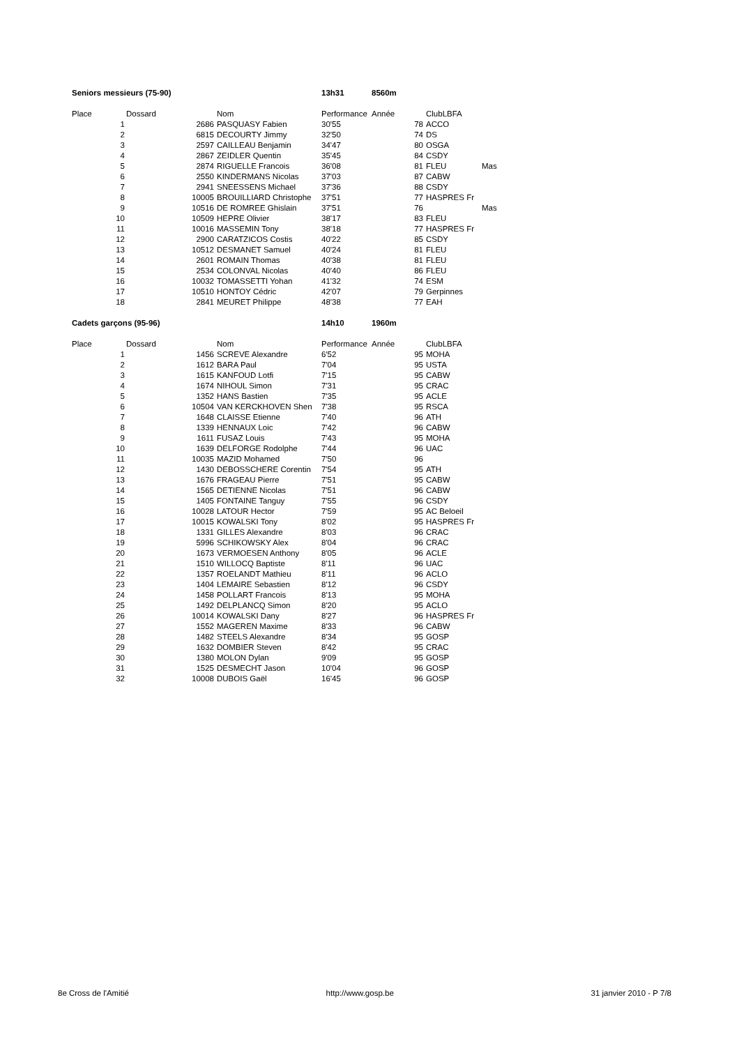| Seniors messieurs (75-90) | | | | | 13h31 | 8560m | | | |
| Place | Dossard | | | Nom | Performance | Année | | ClubLBFA | |
| | 1 | | 2686 | PASQUASY Fabien | 30'55 | | 78 | ACCO | |
| | 2 | | 6815 | DECOURTY Jimmy | 32'50 | | 74 | DS | |
| | 3 | | 2597 | CAILLEAU Benjamin | 34'47 | | 80 | OSGA | |
| | 4 | | 2867 | ZEIDLER Quentin | 35'45 | | 84 | CSDY | |
| | 5 | | 2874 | RIGUELLE Francois | 36'08 | | 81 | FLEU | Mas |
| | 6 | | 2550 | KINDERMANS Nicolas | 37'03 | | 87 | CABW | |
| | 7 | | 2941 | SNEESSENS Michael | 37'36 | | 88 | CSDY | |
| | 8 | | 10005 | BROUILLIARD Christophe | 37'51 | | 77 | HASPRES Fr | |
| | 9 | | 10516 | DE ROMREE Ghislain | 37'51 | | 76 | | Mas |
| | 10 | | 10509 | HEPRE Olivier | 38'17 | | 83 | FLEU | |
| | 11 | | 10016 | MASSEMIN Tony | 38'18 | | 77 | HASPRES Fr | |
| | 12 | | 2900 | CARATZICOS Costis | 40'22 | | 85 | CSDY | |
| | 13 | | 10512 | DESMANET Samuel | 40'24 | | 81 | FLEU | |
| | 14 | | 2601 | ROMAIN Thomas | 40'38 | | 81 | FLEU | |
| | 15 | | 2534 | COLONVAL Nicolas | 40'40 | | 86 | FLEU | |
| | 16 | | 10032 | TOMASSETTI Yohan | 41'32 | | 74 | ESM | |
| | 17 | | 10510 | HONTOY Cédric | 42'07 | | 79 | Gerpinnes | |
| | 18 | | 2841 | MEURET Philippe | 48'38 | | 77 | EAH | |
| Cadets garçons (95-96) | | | | | 14h10 | 1960m | | | |
| Place | Dossard | | | Nom | Performance | Année | | ClubLBFA | |
| | 1 | | 1456 | SCREVE Alexandre | 6'52 | | 95 | MOHA | |
| | 2 | | 1612 | BARA Paul | 7'04 | | 95 | USTA | |
| | 3 | | 1615 | KANFOUD Lotfi | 7'15 | | 95 | CABW | |
| | 4 | | 1674 | NIHOUL Simon | 7'31 | | 95 | CRAC | |
| | 5 | | 1352 | HANS Bastien | 7'35 | | 95 | ACLE | |
| | 6 | | 10504 | VAN KERCKHOVEN Shen | 7'38 | | 95 | RSCA | |
| | 7 | | 1648 | CLAISSE Etienne | 7'40 | | 96 | ATH | |
| | 8 | | 1339 | HENNAUX Loic | 7'42 | | 96 | CABW | |
| | 9 | | 1611 | FUSAZ Louis | 7'43 | | 95 | MOHA | |
| | 10 | | 1639 | DELFORGE Rodolphe | 7'44 | | 96 | UAC | |
| | 11 | | 10035 | MAZID Mohamed | 7'50 | | 96 | | |
| | 12 | | 1430 | DEBOSSCHERE Corentin | 7'54 | | 95 | ATH | |
| | 13 | | 1676 | FRAGEAU Pierre | 7'51 | | 95 | CABW | |
| | 14 | | 1565 | DETIENNE Nicolas | 7'51 | | 96 | CABW | |
| | 15 | | 1405 | FONTAINE Tanguy | 7'55 | | 96 | CSDY | |
| | 16 | | 10028 | LATOUR Hector | 7'59 | | 95 | AC Beloeil | |
| | 17 | | 10015 | KOWALSKI Tony | 8'02 | | 95 | HASPRES Fr | |
| | 18 | | 1331 | GILLES Alexandre | 8'03 | | 96 | CRAC | |
| | 19 | | 5996 | SCHIKOWSKY Alex | 8'04 | | 96 | CRAC | |
| | 20 | | 1673 | VERMOESEN Anthony | 8'05 | | 96 | ACLE | |
| | 21 | | 1510 | WILLOCQ Baptiste | 8'11 | | 96 | UAC | |
| | 22 | | 1357 | ROELANDT Mathieu | 8'11 | | 96 | ACLO | |
| | 23 | | 1404 | LEMAIRE Sebastien | 8'12 | | 96 | CSDY | |
| | 24 | | 1458 | POLLART Francois | 8'13 | | 95 | MOHA | |
| | 25 | | 1492 | DELPLANCQ Simon | 8'20 | | 95 | ACLO | |
| | 26 | | 10014 | KOWALSKI Dany | 8'27 | | 96 | HASPRES Fr | |
| | 27 | | 1552 | MAGEREN Maxime | 8'33 | | 96 | CABW | |
| | 28 | | 1482 | STEELS Alexandre | 8'34 | | 95 | GOSP | |
| | 29 | | 1632 | DOMBIER Steven | 8'42 | | 95 | CRAC | |
| | 30 | | 1380 | MOLON Dylan | 9'09 | | 95 | GOSP | |
| | 31 | | 1525 | DESMECHT Jason | 10'04 | | 96 | GOSP | |
| | 32 | | 10008 | DUBOIS Gaël | 16'45 | | 96 | GOSP | |
8e Cross de l'Amitié http://www.gosp.be 31 janvier 2010 - P 7/8